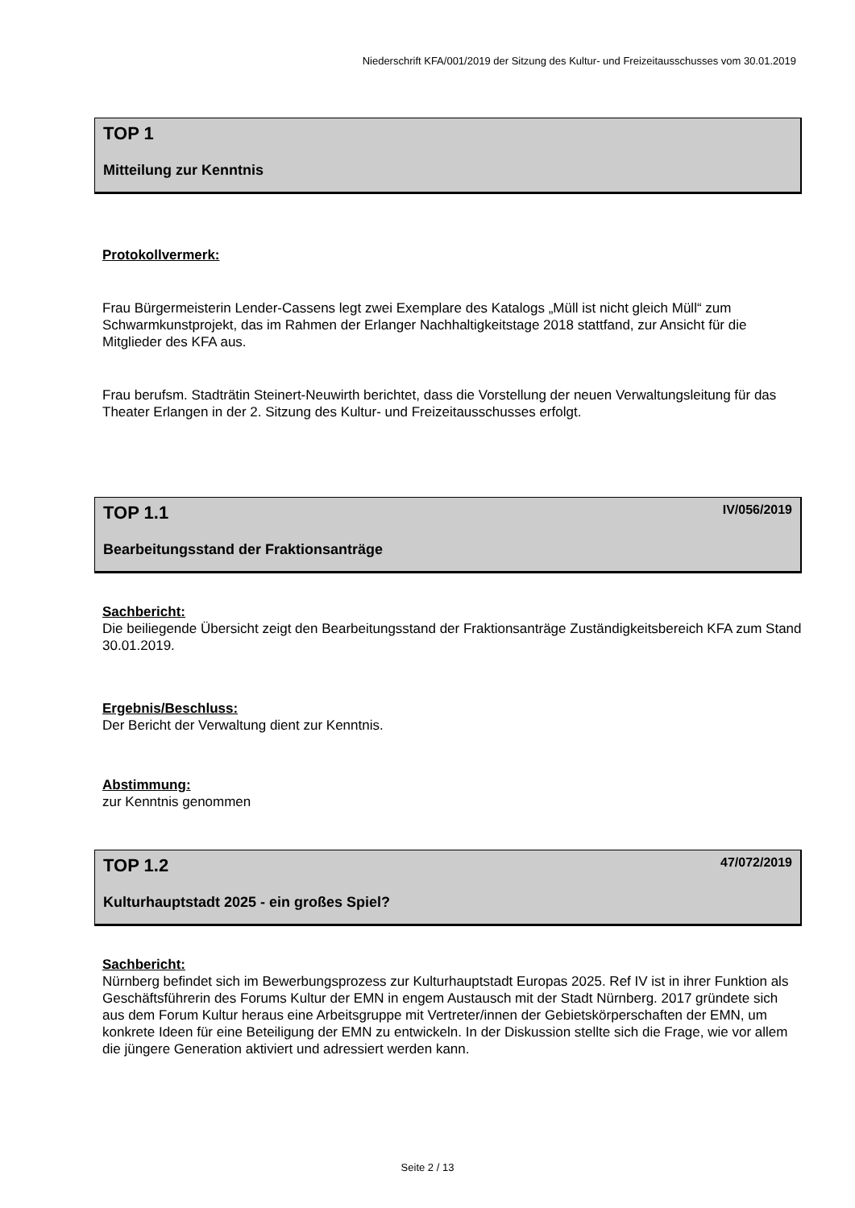Niederschrift KFA/001/2019 der Sitzung des Kultur- und Freizeitausschusses vom 30.01.2019
TOP 1
Mitteilung zur Kenntnis
Protokollvermerk:
Frau Bürgermeisterin Lender-Cassens legt zwei Exemplare des Katalogs „Müll ist nicht gleich Müll“ zum Schwarmkunstprojekt, das im Rahmen der Erlanger Nachhaltigkeitstage 2018 stattfand, zur Ansicht für die Mitglieder des KFA aus.
Frau berufsm. Stadträtin Steinert-Neuwirth berichtet, dass die Vorstellung der neuen Verwaltungsleitung für das Theater Erlangen in der 2. Sitzung des Kultur- und Freizeitausschusses erfolgt.
TOP 1.1 IV/056/2019
Bearbeitungsstand der Fraktionsanträge
Sachbericht:
Die beiliegende Übersicht zeigt den Bearbeitungsstand der Fraktionsanträge Zuständigkeitsbereich KFA zum Stand 30.01.2019.
Ergebnis/Beschluss:
Der Bericht der Verwaltung dient zur Kenntnis.
Abstimmung:
zur Kenntnis genommen
TOP 1.2 47/072/2019
Kulturhauptstadt 2025 - ein großes Spiel?
Sachbericht:
Nürnberg befindet sich im Bewerbungsprozess zur Kulturhauptstadt Europas 2025. Ref IV ist in ihrer Funktion als Geschäftsführerin des Forums Kultur der EMN in engem Austausch mit der Stadt Nürnberg. 2017 gründete sich aus dem Forum Kultur heraus eine Arbeitsgruppe mit Vertreter/innen der Gebietskörperschaften der EMN, um konkrete Ideen für eine Beteiligung der EMN zu entwickeln. In der Diskussion stellte sich die Frage, wie vor allem die jüngere Generation aktiviert und adressiert werden kann.
Seite 2 / 13